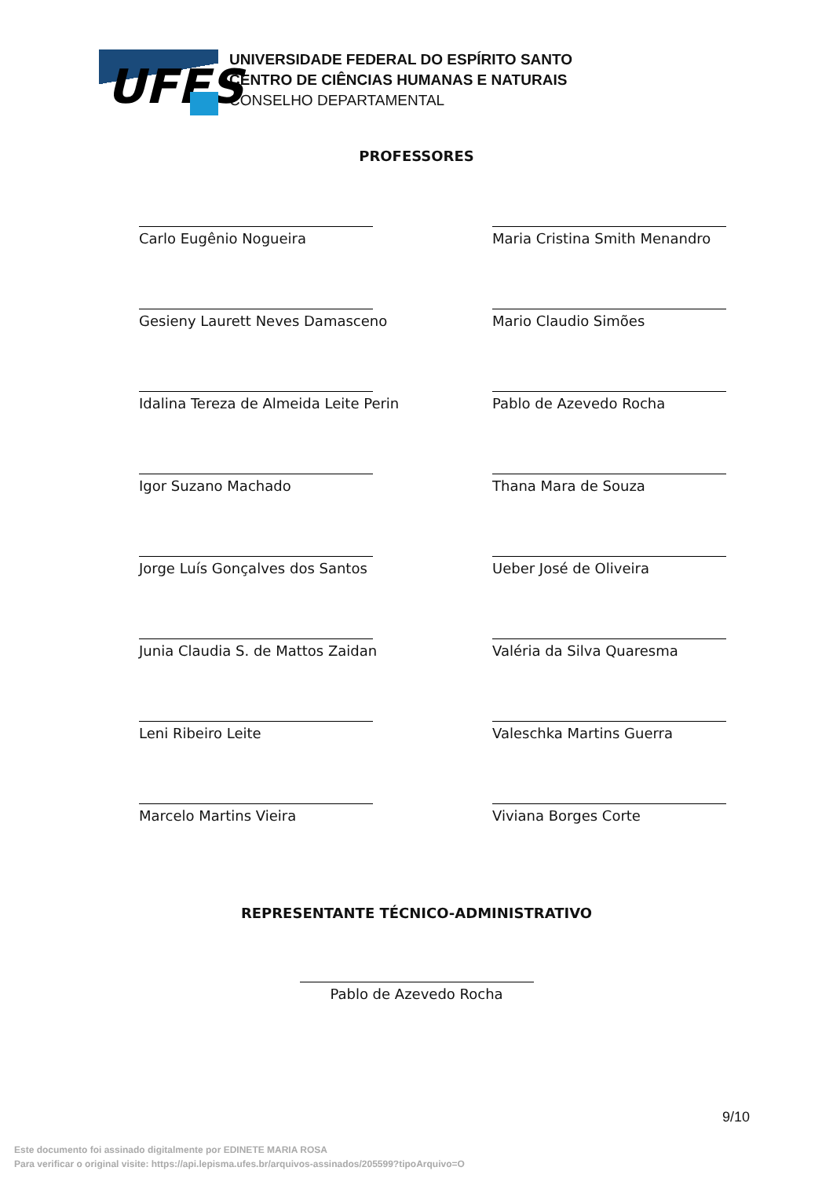UFES
UNIVERSIDADE FEDERAL DO ESPÍRITO SANTO
CENTRO DE CIÊNCIAS HUMANAS E NATURAIS
CONSELHO DEPARTAMENTAL
PROFESSORES
Carlo Eugênio Nogueira
Maria Cristina Smith Menandro
Gesieny Laurett Neves Damasceno
Mario Claudio Simões
Idalina Tereza de Almeida Leite Perin
Pablo de Azevedo Rocha
Igor Suzano Machado
Thana Mara de Souza
Jorge Luís Gonçalves dos Santos
Ueber José de Oliveira
Junia Claudia S. de Mattos Zaidan
Valéria da Silva Quaresma
Leni Ribeiro Leite
Valeschka Martins Guerra
Marcelo Martins Vieira
Viviana Borges Corte
REPRESENTANTE TÉCNICO-ADMINISTRATIVO
Pablo de Azevedo Rocha
9/10
Este documento foi assinado digitalmente por EDINETE MARIA ROSA
Para verificar o original visite: https://api.lepisma.ufes.br/arquivos-assinados/205599?tipoArquivo=O